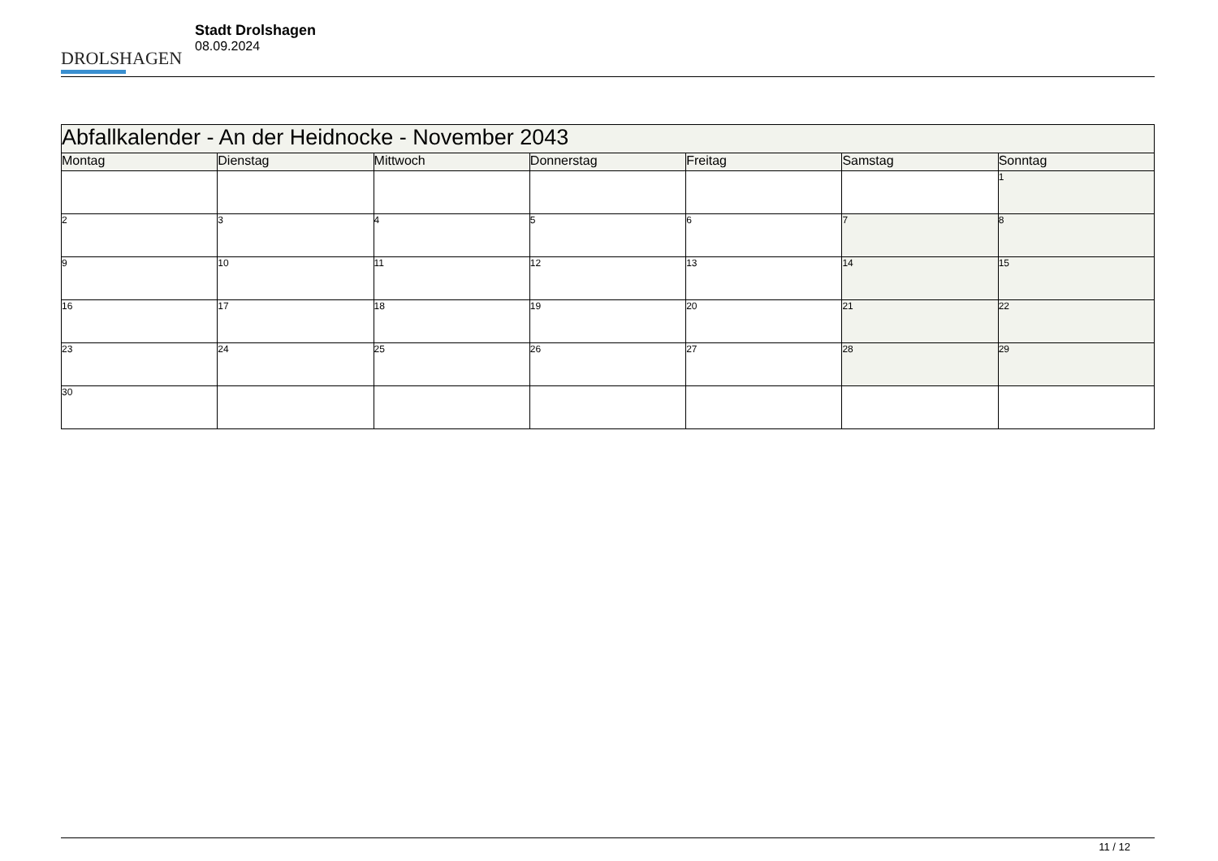DROLSHAGEN
Stadt Drolshagen
08.09.2024
| Abfallkalender - An der Heidnocke - November 2043 | | | | | | |
| --- | --- | --- | --- | --- | --- | --- |
| Montag | Dienstag | Mittwoch | Donnerstag | Freitag | Samstag | Sonntag |
| | | | | | | 1 |
| 2 | 3 | 4 | 5 | 6 | 7 | 8 |
| 9 | 10 | 11 | 12 | 13 | 14 | 15 |
| 16 | 17 | 18 | 19 | 20 | 21 | 22 |
| 23 | 24 | 25 | 26 | 27 | 28 | 29 |
| 30 | | | | | | |
11 / 12